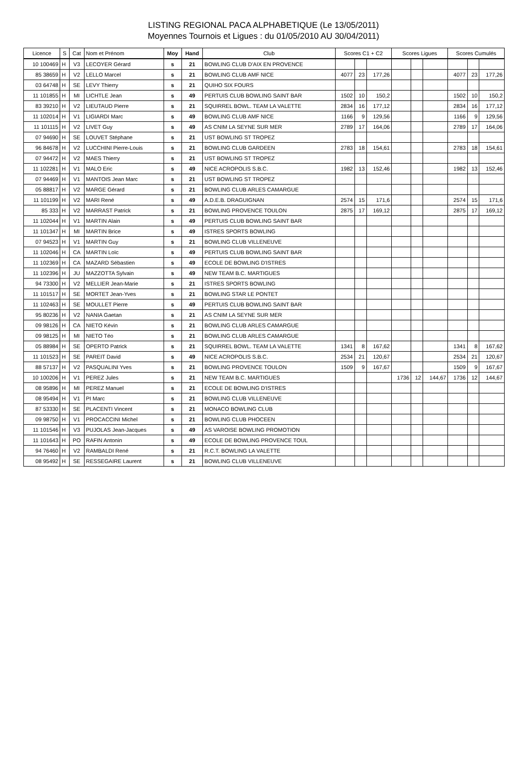LISTING REGIONAL PACA ALPHABETIQUE (Le 13/05/2011)
Moyennes Tournois et Ligues : du 01/05/2010 AU 30/04/2011)
| Licence | S | Cat | Nom et Prénom | Moy | Hand | Club | Scores C1 + C2 | | | Scores Ligues | | | Scores Cumulés | | |
| --- | --- | --- | --- | --- | --- | --- | --- | --- | --- | --- | --- | --- | --- | --- | --- |
| 10 100469 | H | V3 | LECOYER Gérard | s | 21 | BOWLING CLUB D'AIX EN PROVENCE | | | | | | | | | |
| 85 38659 | H | V2 | LELLO Marcel | s | 21 | BOWLING CLUB AMF NICE | 4077 | 23 | 177,26 | | | | 4077 | 23 | 177,26 |
| 03 64748 | H | SE | LEVY Thierry | s | 21 | QUIHO SIX FOURS | | | | | | | | | |
| 11 101855 | H | MI | LICHTLE Jean | s | 49 | PERTUIS CLUB BOWLING SAINT BAR | 1502 | 10 | 150,2 | | | | 1502 | 10 | 150,2 |
| 83 39210 | H | V2 | LIEUTAUD Pierre | s | 21 | SQUIRREL BOWL. TEAM LA VALETTE | 2834 | 16 | 177,12 | | | | 2834 | 16 | 177,12 |
| 11 102014 | H | V1 | LIGIARDI Marc | s | 49 | BOWLING CLUB AMF NICE | 1166 | 9 | 129,56 | | | | 1166 | 9 | 129,56 |
| 11 101115 | H | V2 | LIVET Guy | s | 49 | AS CNIM LA SEYNE SUR MER | 2789 | 17 | 164,06 | | | | 2789 | 17 | 164,06 |
| 07 94690 | H | SE | LOUVET Stéphane | s | 21 | UST BOWLING ST TROPEZ | | | | | | | | | |
| 96 84678 | H | V2 | LUCCHINI Pierre-Louis | s | 21 | BOWLING CLUB GARDEEN | 2783 | 18 | 154,61 | | | | 2783 | 18 | 154,61 |
| 07 94472 | H | V2 | MAES Thierry | s | 21 | UST BOWLING ST TROPEZ | | | | | | | | | |
| 11 102281 | H | V1 | MALO Eric | s | 49 | NICE ACROPOLIS S.B.C. | 1982 | 13 | 152,46 | | | | 1982 | 13 | 152,46 |
| 07 94469 | H | V1 | MANTOIS Jean Marc | s | 21 | UST BOWLING ST TROPEZ | | | | | | | | | |
| 05 88817 | H | V2 | MARGE Gérard | s | 21 | BOWLING CLUB ARLES CAMARGUE | | | | | | | | | |
| 11 101199 | H | V2 | MARI René | s | 49 | A.D.E.B. DRAGUIGNAN | 2574 | 15 | 171,6 | | | | 2574 | 15 | 171,6 |
| 85 333 | H | V2 | MARRAST Patrick | s | 21 | BOWLING PROVENCE TOULON | 2875 | 17 | 169,12 | | | | 2875 | 17 | 169,12 |
| 11 102044 | H | V1 | MARTIN Alain | s | 49 | PERTUIS CLUB BOWLING SAINT BAR | | | | | | | | | |
| 11 101347 | H | MI | MARTIN Brice | s | 49 | ISTRES SPORTS BOWLING | | | | | | | | | |
| 07 94523 | H | V1 | MARTIN Guy | s | 21 | BOWLING CLUB VILLENEUVE | | | | | | | | | |
| 11 102046 | H | CA | MARTIN Loïc | s | 49 | PERTUIS CLUB BOWLING SAINT BAR | | | | | | | | | |
| 11 102369 | H | CA | MAZARD Sébastien | s | 49 | ECOLE DE BOWLING D'ISTRES | | | | | | | | | |
| 11 102396 | H | JU | MAZZOTTA Sylvain | s | 49 | NEW TEAM B.C. MARTIGUES | | | | | | | | | |
| 94 73300 | H | V2 | MELLIER Jean-Marie | s | 21 | ISTRES SPORTS BOWLING | | | | | | | | | |
| 11 101517 | H | SE | MORTET Jean-Yves | s | 21 | BOWLING STAR LE PONTET | | | | | | | | | |
| 11 102463 | H | SE | MOULLET Pierre | s | 49 | PERTUIS CLUB BOWLING SAINT BAR | | | | | | | | | |
| 95 80236 | H | V2 | NANIA Gaetan | s | 21 | AS CNIM LA SEYNE SUR MER | | | | | | | | | |
| 09 98126 | H | CA | NIETO Kévin | s | 21 | BOWLING CLUB ARLES CAMARGUE | | | | | | | | | |
| 09 98125 | H | MI | NIETO Téo | s | 21 | BOWLING CLUB ARLES CAMARGUE | | | | | | | | | |
| 05 88984 | H | SE | OPERTO Patrick | s | 21 | SQUIRREL BOWL. TEAM LA VALETTE | 1341 | 8 | 167,62 | | | | 1341 | 8 | 167,62 |
| 11 101523 | H | SE | PAREIT David | s | 49 | NICE ACROPOLIS S.B.C. | 2534 | 21 | 120,67 | | | | 2534 | 21 | 120,67 |
| 88 57137 | H | V2 | PASQUALINI Yves | s | 21 | BOWLING PROVENCE TOULON | 1509 | 9 | 167,67 | | | | 1509 | 9 | 167,67 |
| 10 100206 | H | V1 | PEREZ Jules | s | 21 | NEW TEAM B.C. MARTIGUES | | | | 1736 | 12 | 144,67 | 1736 | 12 | 144,67 |
| 08 95896 | H | MI | PEREZ Manuel | s | 21 | ECOLE DE BOWLING D'ISTRES | | | | | | | | | |
| 08 95494 | H | V1 | PI Marc | s | 21 | BOWLING CLUB VILLENEUVE | | | | | | | | | |
| 87 53330 | H | SE | PLACENTI Vincent | s | 21 | MONACO BOWLING CLUB | | | | | | | | | |
| 09 98750 | H | V1 | PROCACCINI Michel | s | 21 | BOWLING CLUB PHOCEEN | | | | | | | | | |
| 11 101546 | H | V3 | PUJOLAS Jean-Jacques | s | 49 | AS VAROISE BOWLING PROMOTION | | | | | | | | | |
| 11 101643 | H | PO | RAFIN Antonin | s | 49 | ECOLE DE BOWLING PROVENCE TOUL | | | | | | | | | |
| 94 76460 | H | V2 | RAMBALDI René | s | 21 | R.C.T. BOWLING LA VALETTE | | | | | | | | | |
| 08 95492 | H | SE | RESSEGAIRE Laurent | s | 21 | BOWLING CLUB VILLENEUVE | | | | | | | | | |